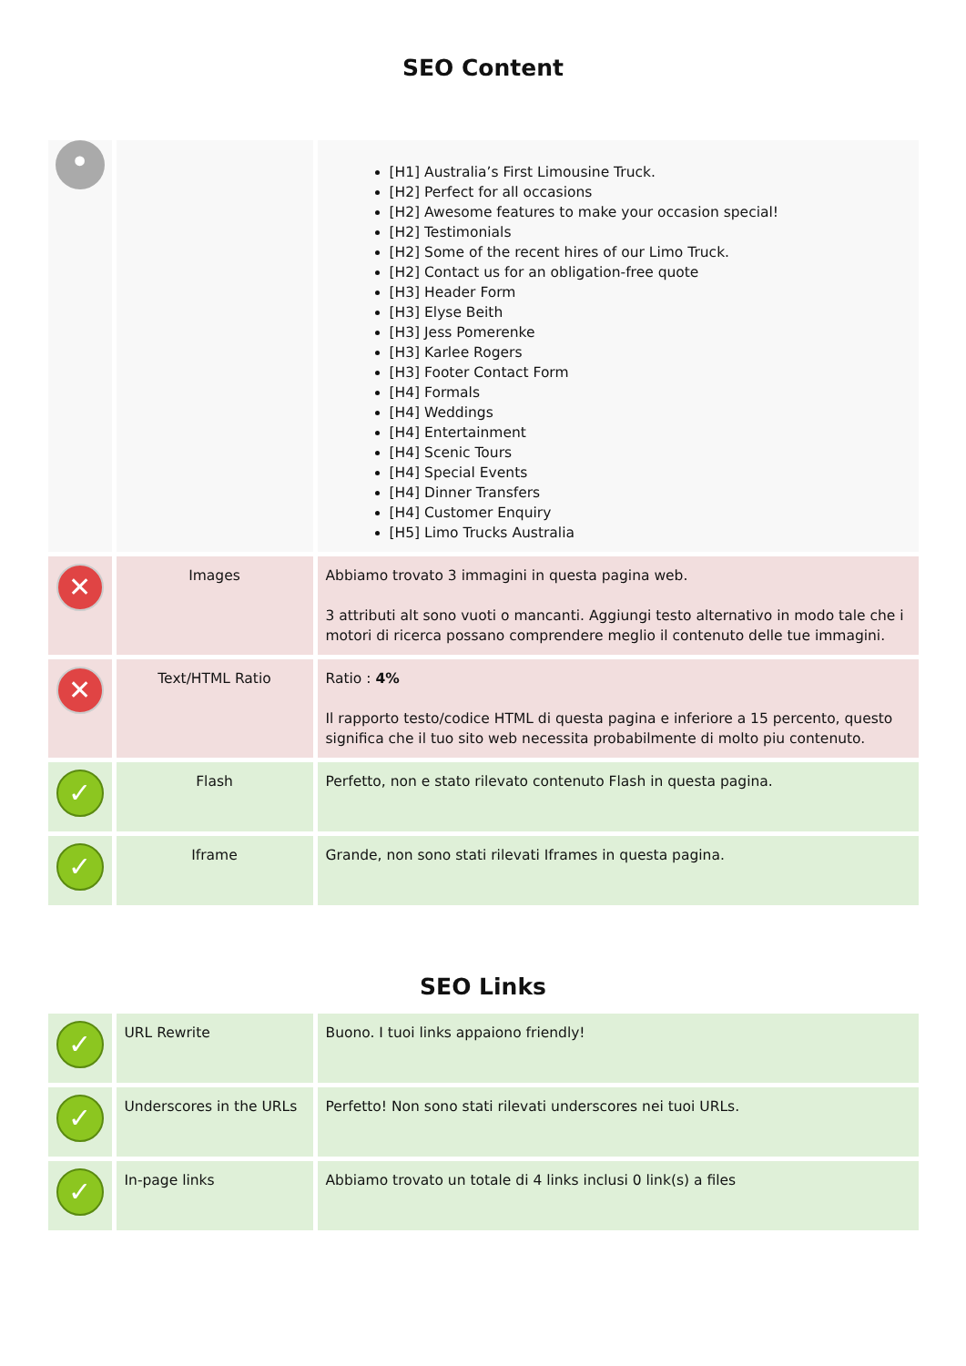SEO Content
| • | | [H1] Australia’s First Limousine Truck. [H2] Perfect for all occasions [H2] Awesome features to make your occasion special! [H2] Testimonials [H2] Some of the recent hires of our Limo Truck. [H2] Contact us for an obligation-free quote [H3] Header Form [H3] Elyse Beith [H3] Jess Pomerenke [H3] Karlee Rogers [H3] Footer Contact Form [H4] Formals [H4] Weddings [H4] Entertainment [H4] Scenic Tours [H4] Special Events [H4] Dinner Transfers [H4] Customer Enquiry [H5] Limo Trucks Australia |
| ✕ | Images | Abbiamo trovato 3 immagini in questa pagina web. 3 attributi alt sono vuoti o mancanti. Aggiungi testo alternativo in modo tale che i motori di ricerca possano comprendere meglio il contenuto delle tue immagini. |
| ✕ | Text/HTML Ratio | Ratio : 4% Il rapporto testo/codice HTML di questa pagina e inferiore a 15 percento, questo significa che il tuo sito web necessita probabilmente di molto piu contenuto. |
| ✓ | Flash | Perfetto, non e stato rilevato contenuto Flash in questa pagina. |
| ✓ | Iframe | Grande, non sono stati rilevati Iframes in questa pagina. |
SEO Links
| ✓ | URL Rewrite | Buono. I tuoi links appaiono friendly! |
| ✓ | Underscores in the URLs | Perfetto! Non sono stati rilevati underscores nei tuoi URLs. |
| ✓ | In-page links | Abbiamo trovato un totale di 4 links inclusi 0 link(s) a files |